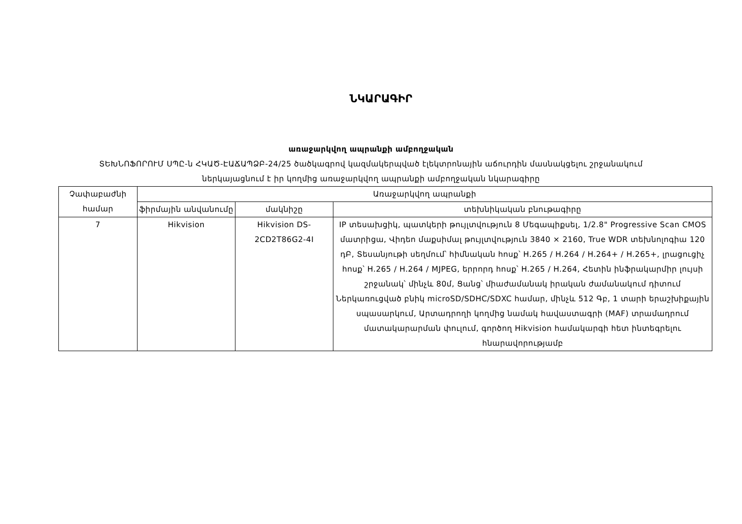ՆԿԱՐԱԳԻՐ
առաջարկվող ապրանքի ամբողջական
ՏԵԽՆՈՖՈՐՈՒՄ ՍՊԸ-ն ՀԿԱԾ-ԷԱՃԱՊՁԲ-24/25 ծածկագրով կազմակերպված էլեկտրոնային աճուրդին մասնակցելու շրջանակում
ներկայացնում է իր կողմից առաջարկվող ապրանքի ամբողջական նկարագիրը
| Չափաբաժնի համար | Առաջարկվող ապրանքի | | |
| --- | --- | --- | --- |
| | ֆիրմային անվանումը | մակնիշը | տեխնիկական բնութագիրը |
| 7 | Hikvision | Hikvision DS-2CD2T86G2-4I | IP տեսախցիկ, պատկերի թույլտվություն 8 Մեգապիքսել, 1/2.8" Progressive Scan CMOS մատրիցա, Վիդեո մաքսիմալ թույլտվություն 3840 × 2160, True WDR տեխնոլոգիա 120 դԲ, Տեսանյութի սեղմում՝ հիմնական հոսք՝ H.265 / H.264 / H.264+ / H.265+, լրացուցիչ հոսք՝ H.265 / H.264 / MJPEG, երրորդ հոսք՝ H.265 / H.264, Հետին ինֆրակարմիր լույսի շրջանակ՝ մինչև 80մ, Ցանց՝ միաժամանակ իրական ժամանակում դիտում Ներկառուցված բնիկ microSD/SDHC/SDXC համար, մինչև 512 Գբ, 1 տարի երաշխիքային սպասարկում, Արտադրողի կողմից նամակ հավաստագրի (MAF) տրամադրում մատակարարման փուլում, գործող Hikvision համակարգի հետ ինտեգրելու հնարավորությամբ |